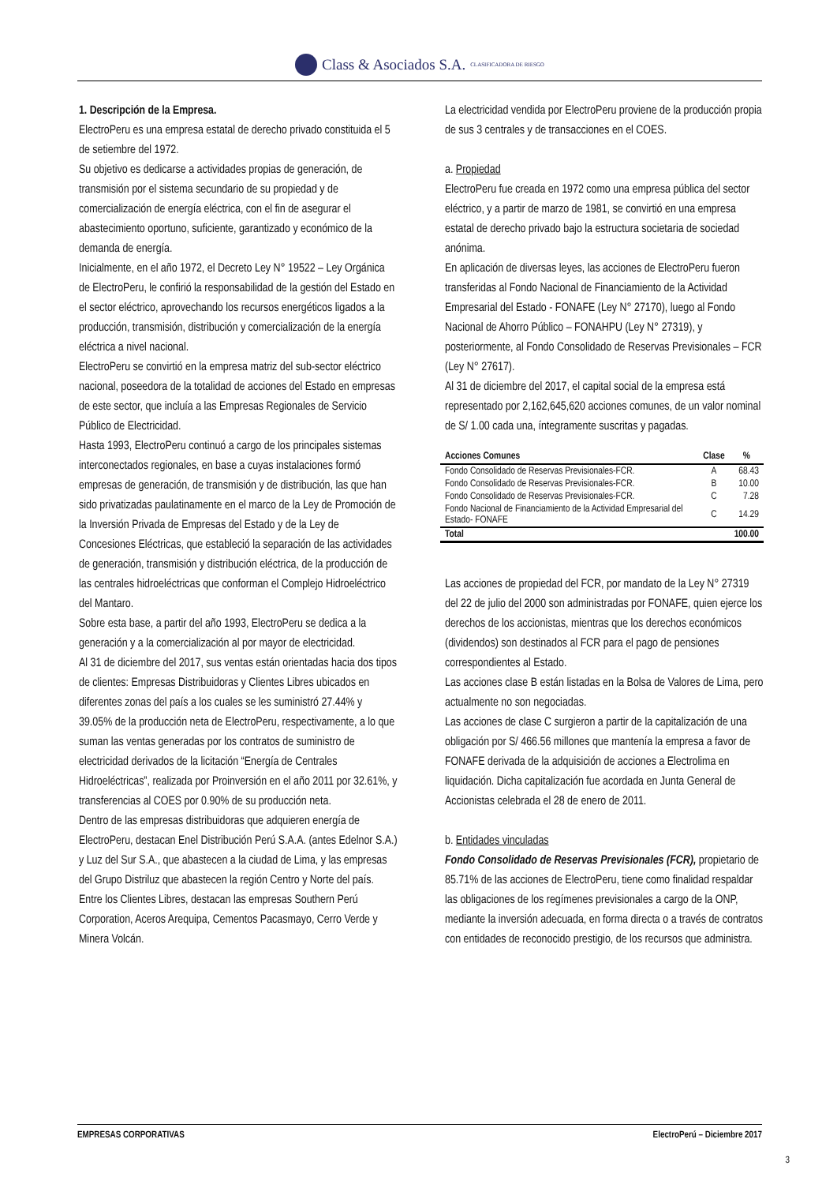Class & Asociados S.A. CLASIFICADORA DE RIESGO
1. Descripción de la Empresa.
ElectroPeru es una empresa estatal de derecho privado constituida el 5 de setiembre del 1972.
Su objetivo es dedicarse a actividades propias de generación, de transmisión por el sistema secundario de su propiedad y de comercialización de energía eléctrica, con el fin de asegurar el abastecimiento oportuno, suficiente, garantizado y económico de la demanda de energía.
Inicialmente, en el año 1972, el Decreto Ley N° 19522 – Ley Orgánica de ElectroPeru, le confirió la responsabilidad de la gestión del Estado en el sector eléctrico, aprovechando los recursos energéticos ligados a la producción, transmisión, distribución y comercialización de la energía eléctrica a nivel nacional.
ElectroPeru se convirtió en la empresa matriz del sub-sector eléctrico nacional, poseedora de la totalidad de acciones del Estado en empresas de este sector, que incluía a las Empresas Regionales de Servicio Público de Electricidad.
Hasta 1993, ElectroPeru continuó a cargo de los principales sistemas interconectados regionales, en base a cuyas instalaciones formó empresas de generación, de transmisión y de distribución, las que han sido privatizadas paulatinamente en el marco de la Ley de Promoción de la Inversión Privada de Empresas del Estado y de la Ley de Concesiones Eléctricas, que estableció la separación de las actividades de generación, transmisión y distribución eléctrica, de la producción de las centrales hidroeléctricas que conforman el Complejo Hidroeléctrico del Mantaro.
Sobre esta base, a partir del año 1993, ElectroPeru se dedica a la generación y a la comercialización al por mayor de electricidad.
Al 31 de diciembre del 2017, sus ventas están orientadas hacia dos tipos de clientes: Empresas Distribuidoras y Clientes Libres ubicados en diferentes zonas del país a los cuales se les suministró 27.44% y 39.05% de la producción neta de ElectroPeru, respectivamente, a lo que suman las ventas generadas por los contratos de suministro de electricidad derivados de la licitación “Energía de Centrales Hidroeléctricas”, realizada por Proinversión en el año 2011 por 32.61%, y transferencias al COES por 0.90% de su producción neta.
Dentro de las empresas distribuidoras que adquieren energía de ElectroPeru, destacan Enel Distribución Perú S.A.A. (antes Edelnor S.A.) y Luz del Sur S.A., que abastecen a la ciudad de Lima, y las empresas del Grupo Distriluz que abastecen la región Centro y Norte del país. Entre los Clientes Libres, destacan las empresas Southern Perú Corporation, Aceros Arequipa, Cementos Pacasmayo, Cerro Verde y Minera Volcán.
La electricidad vendida por ElectroPeru proviene de la producción propia de sus 3 centrales y de transacciones en el COES.
a. Propiedad
ElectroPeru fue creada en 1972 como una empresa pública del sector eléctrico, y a partir de marzo de 1981, se convirtió en una empresa estatal de derecho privado bajo la estructura societaria de sociedad anónima.
En aplicación de diversas leyes, las acciones de ElectroPeru fueron transferidas al Fondo Nacional de Financiamiento de la Actividad Empresarial del Estado - FONAFE (Ley N° 27170), luego al Fondo Nacional de Ahorro Público – FONAHPU (Ley N° 27319), y posteriormente, al Fondo Consolidado de Reservas Previsionales – FCR (Ley N° 27617).
Al 31 de diciembre del 2017, el capital social de la empresa está representado por 2,162,645,620 acciones comunes, de un valor nominal de S/ 1.00 cada una, íntegramente suscritas y pagadas.
| Acciones Comunes | Clase | % |
| --- | --- | --- |
| Fondo Consolidado de Reservas Previsionales-FCR. | A | 68.43 |
| Fondo Consolidado de Reservas Previsionales-FCR. | B | 10.00 |
| Fondo Consolidado de Reservas Previsionales-FCR. | C | 7.28 |
| Fondo Nacional de Financiamiento de la Actividad Empresarial del Estado- FONAFE | C | 14.29 |
| Total | | 100.00 |
Las acciones de propiedad del FCR, por mandato de la Ley N° 27319 del 22 de julio del 2000 son administradas por FONAFE, quien ejerce los derechos de los accionistas, mientras que los derechos económicos (dividendos) son destinados al FCR para el pago de pensiones correspondientes al Estado.
Las acciones clase B están listadas en la Bolsa de Valores de Lima, pero actualmente no son negociadas.
Las acciones de clase C surgieron a partir de la capitalización de una obligación por S/ 466.56 millones que mantenía la empresa a favor de FONAFE derivada de la adquisición de acciones a Electrolima en liquidación. Dicha capitalización fue acordada en Junta General de Accionistas celebrada el 28 de enero de 2011.
b. Entidades vinculadas
Fondo Consolidado de Reservas Previsionales (FCR), propietario de 85.71% de las acciones de ElectroPeru, tiene como finalidad respaldar las obligaciones de los regímenes previsionales a cargo de la ONP, mediante la inversión adecuada, en forma directa o a través de contratos con entidades de reconocido prestigio, de los recursos que administra.
EMPRESAS CORPORATIVAS ElectroPerú – Diciembre 2017
3